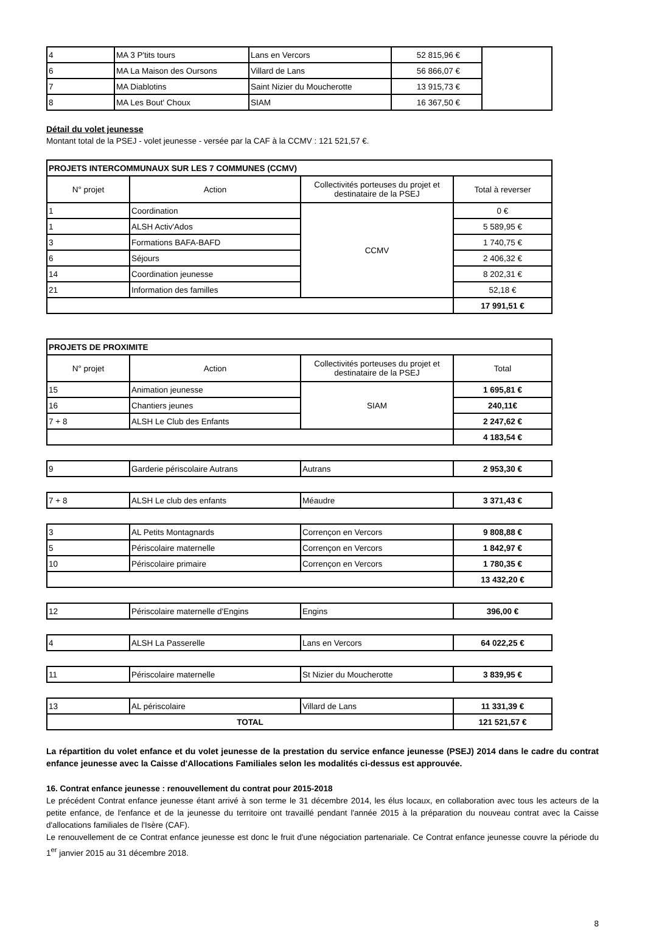| 4 | MA 3 P'tits tours | Lans en Vercors | 52 815,96 € | |
| 6 | MA La Maison des Oursons | Villard de Lans | 56 866,07 € | |
| 7 | MA Diablotins | Saint Nizier du Moucherotte | 13 915,73 € | |
| 8 | MA Les Bout' Choux | SIAM | 16 367,50 € | |
Détail du volet jeunesse
Montant total de la PSEJ - volet jeunesse - versée par la CAF à la CCMV : 121 521,57 €.
| PROJETS INTERCOMMUNAUX SUR LES 7 COMMUNES (CCMV) | | | |
| N° projet | Action | Collectivités porteuses du projet et destinataire de la PSEJ | Total à reverser |
| 1 | Coordination | CCMV | 0 € |
| 1 | ALSH Activ'Ados | | 5 589,95 € |
| 3 | Formations BAFA-BAFD | | 1 740,75 € |
| 6 | Séjours | | 2 406,32 € |
| 14 | Coordination jeunesse | | 8 202,31 € |
| 21 | Information des familles | | 52,18 € |
| | | | 17 991,51 € |
| PROJETS DE PROXIMITE | | | |
| N° projet | Action | Collectivités porteuses du projet et destinataire de la PSEJ | Total |
| 15 | Animation jeunesse | SIAM | 1 695,81 € |
| 16 | Chantiers jeunes | | 240,11€ |
| 7 + 8 | ALSH Le Club des Enfants | | 2 247,62 € |
| | | | 4 183,54 € |
| 9 | Garderie périscolaire Autrans | Autrans | 2 953,30 € |
| 7 + 8 | ALSH Le club des enfants | Méaudre | 3 371,43 € |
| 3 | AL Petits Montagnards | Corrençon en Vercors | 9 808,88 € |
| 5 | Périscolaire maternelle | Corrençon en Vercors | 1 842,97 € |
| 10 | Périscolaire primaire | Corrençon en Vercors | 1 780,35 € |
| | | | 13 432,20 € |
| 12 | Périscolaire maternelle d'Engins | Engins | 396,00 € |
| 4 | ALSH La Passerelle | Lans en Vercors | 64 022,25 € |
| 11 | Périscolaire maternelle | St Nizier du Moucherotte | 3 839,95 € |
| 13 | AL périscolaire | Villard de Lans | 11 331,39 € |
| TOTAL | | | 121 521,57 € |
La répartition du volet enfance et du volet jeunesse de la prestation du service enfance jeunesse (PSEJ) 2014 dans le cadre du contrat enfance jeunesse avec la Caisse d'Allocations Familiales selon les modalités ci-dessus est approuvée.
16. Contrat enfance jeunesse : renouvellement du contrat pour 2015-2018
Le précédent Contrat enfance jeunesse étant arrivé à son terme le 31 décembre 2014, les élus locaux, en collaboration avec tous les acteurs de la petite enfance, de l'enfance et de la jeunesse du territoire ont travaillé pendant l'année 2015 à la préparation du nouveau contrat avec la Caisse d'allocations familiales de l'Isère (CAF).
Le renouvellement de ce Contrat enfance jeunesse est donc le fruit d'une négociation partenariale. Ce Contrat enfance jeunesse couvre la période du 1<sup>er</sup> janvier 2015 au 31 décembre 2018.
8